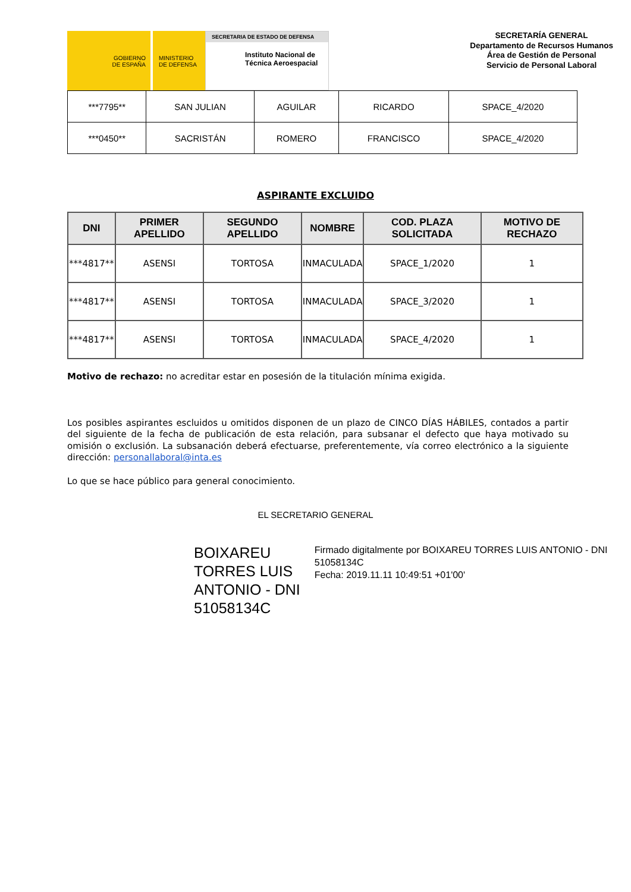GOBIERNO
DE ESPAÑA
MINISTERIO
DE DEFENSA
SECRETARIA DE ESTADO DE DEFENSA
Instituto Nacional de
Técnica Aeroespacial
SECRETARÍA GENERAL
Departamento de Recursos Humanos
Área de Gestión de Personal
Servicio de Personal Laboral
| ***7795** | SAN JULIAN | AGUILAR | RICARDO | SPACE_4/2020 |
| ***0450** | SACRISTÁN | ROMERO | FRANCISCO | SPACE_4/2020 |
ASPIRANTE EXCLUIDO
| DNI | PRIMER APELLIDO | SEGUNDO APELLIDO | NOMBRE | COD. PLAZA SOLICITADA | MOTIVO DE RECHAZO |
| --- | --- | --- | --- | --- | --- |
| ***4817** | ASENSI | TORTOSA | INMACULADA | SPACE_1/2020 | 1 |
| ***4817** | ASENSI | TORTOSA | INMACULADA | SPACE_3/2020 | 1 |
| ***4817** | ASENSI | TORTOSA | INMACULADA | SPACE_4/2020 | 1 |
Motivo de rechazo: no acreditar estar en posesión de la titulación mínima exigida.
Los posibles aspirantes escluidos u omitidos disponen de un plazo de CINCO DÍAS HÁBILES, contados a partir del siguiente de la fecha de publicación de esta relación, para subsanar el defecto que haya motivado su omisión o exclusión. La subsanación deberá efectuarse, preferentemente, vía correo electrónico a la siguiente dirección: personallaboral@inta.es
Lo que se hace público para general conocimiento.
EL SECRETARIO GENERAL
BOIXAREU TORRES LUIS ANTONIO - DNI 51058134C
Firmado digitalmente por BOIXAREU TORRES LUIS ANTONIO - DNI 51058134C
Fecha: 2019.11.11 10:49:51 +01'00'